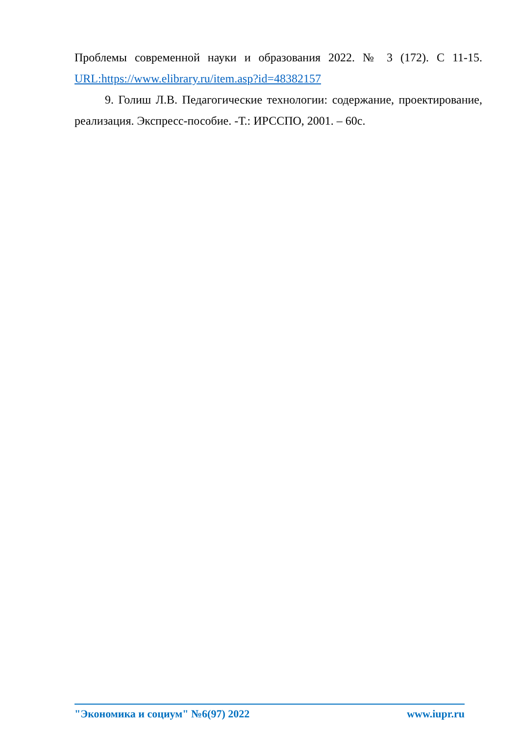Проблемы современной науки и образования 2022. № 3 (172). С 11-15. URL:https://www.elibrary.ru/item.asp?id=48382157
9. Голиш Л.В. Педагогические технологии: содержание, проектирование, реализация. Экспресс-пособие. -Т.: ИРССПО, 2001. – 60с.
"Экономика и социум" №6(97) 2022 www.iupr.ru